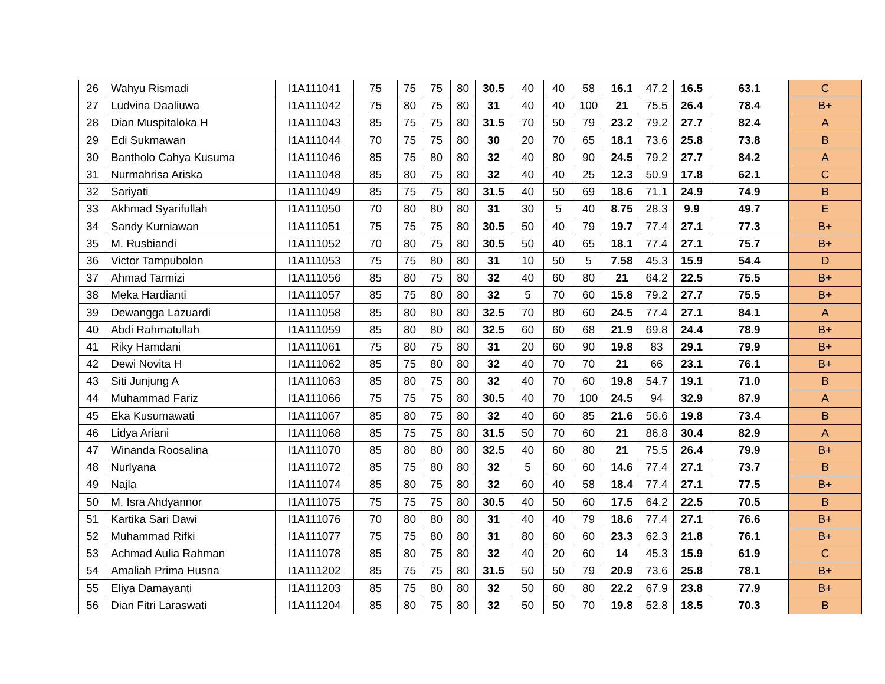| 26 | Wahyu Rismadi | I1A111041 | 75 | 75 | 75 | 80 | 30.5 | 40 | 40 | 58 | 16.1 | 47.2 | 16.5 | 63.1 | C |
| 27 | Ludvina Daaliuwa | I1A111042 | 75 | 80 | 75 | 80 | 31 | 40 | 40 | 100 | 21 | 75.5 | 26.4 | 78.4 | B+ |
| 28 | Dian Muspitaloka H | I1A111043 | 85 | 75 | 75 | 80 | 31.5 | 70 | 50 | 79 | 23.2 | 79.2 | 27.7 | 82.4 | A |
| 29 | Edi Sukmawan | I1A111044 | 70 | 75 | 75 | 80 | 30 | 20 | 70 | 65 | 18.1 | 73.6 | 25.8 | 73.8 | B |
| 30 | Bantholo Cahya Kusuma | I1A111046 | 85 | 75 | 80 | 80 | 32 | 40 | 80 | 90 | 24.5 | 79.2 | 27.7 | 84.2 | A |
| 31 | Nurmahrisa Ariska | I1A111048 | 85 | 80 | 75 | 80 | 32 | 40 | 40 | 25 | 12.3 | 50.9 | 17.8 | 62.1 | C |
| 32 | Sariyati | I1A111049 | 85 | 75 | 75 | 80 | 31.5 | 40 | 50 | 69 | 18.6 | 71.1 | 24.9 | 74.9 | B |
| 33 | Akhmad Syarifullah | I1A111050 | 70 | 80 | 80 | 80 | 31 | 30 | 5 | 40 | 8.75 | 28.3 | 9.9 | 49.7 | E |
| 34 | Sandy Kurniawan | I1A111051 | 75 | 75 | 75 | 80 | 30.5 | 50 | 40 | 79 | 19.7 | 77.4 | 27.1 | 77.3 | B+ |
| 35 | M. Rusbiandi | I1A111052 | 70 | 80 | 75 | 80 | 30.5 | 50 | 40 | 65 | 18.1 | 77.4 | 27.1 | 75.7 | B+ |
| 36 | Victor Tampubolon | I1A111053 | 75 | 75 | 80 | 80 | 31 | 10 | 50 | 5 | 7.58 | 45.3 | 15.9 | 54.4 | D |
| 37 | Ahmad Tarmizi | I1A111056 | 85 | 80 | 75 | 80 | 32 | 40 | 60 | 80 | 21 | 64.2 | 22.5 | 75.5 | B+ |
| 38 | Meka Hardianti | I1A111057 | 85 | 75 | 80 | 80 | 32 | 5 | 70 | 60 | 15.8 | 79.2 | 27.7 | 75.5 | B+ |
| 39 | Dewangga Lazuardi | I1A111058 | 85 | 80 | 80 | 80 | 32.5 | 70 | 80 | 60 | 24.5 | 77.4 | 27.1 | 84.1 | A |
| 40 | Abdi Rahmatullah | I1A111059 | 85 | 80 | 80 | 80 | 32.5 | 60 | 60 | 68 | 21.9 | 69.8 | 24.4 | 78.9 | B+ |
| 41 | Riky Hamdani | I1A111061 | 75 | 80 | 75 | 80 | 31 | 20 | 60 | 90 | 19.8 | 83 | 29.1 | 79.9 | B+ |
| 42 | Dewi Novita H | I1A111062 | 85 | 75 | 80 | 80 | 32 | 40 | 70 | 70 | 21 | 66 | 23.1 | 76.1 | B+ |
| 43 | Siti Junjung A | I1A111063 | 85 | 80 | 75 | 80 | 32 | 40 | 70 | 60 | 19.8 | 54.7 | 19.1 | 71.0 | B |
| 44 | Muhammad Fariz | I1A111066 | 75 | 75 | 75 | 80 | 30.5 | 40 | 70 | 100 | 24.5 | 94 | 32.9 | 87.9 | A |
| 45 | Eka Kusumawati | I1A111067 | 85 | 80 | 75 | 80 | 32 | 40 | 60 | 85 | 21.6 | 56.6 | 19.8 | 73.4 | B |
| 46 | Lidya Ariani | I1A111068 | 85 | 75 | 75 | 80 | 31.5 | 50 | 70 | 60 | 21 | 86.8 | 30.4 | 82.9 | A |
| 47 | Winanda Roosalina | I1A111070 | 85 | 80 | 80 | 80 | 32.5 | 40 | 60 | 80 | 21 | 75.5 | 26.4 | 79.9 | B+ |
| 48 | Nurlyana | I1A111072 | 85 | 75 | 80 | 80 | 32 | 5 | 60 | 60 | 14.6 | 77.4 | 27.1 | 73.7 | B |
| 49 | Najla | I1A111074 | 85 | 80 | 75 | 80 | 32 | 60 | 40 | 58 | 18.4 | 77.4 | 27.1 | 77.5 | B+ |
| 50 | M. Isra Ahdyannor | I1A111075 | 75 | 75 | 75 | 80 | 30.5 | 40 | 50 | 60 | 17.5 | 64.2 | 22.5 | 70.5 | B |
| 51 | Kartika Sari Dawi | I1A111076 | 70 | 80 | 80 | 80 | 31 | 40 | 40 | 79 | 18.6 | 77.4 | 27.1 | 76.6 | B+ |
| 52 | Muhammad Rifki | I1A111077 | 75 | 75 | 80 | 80 | 31 | 80 | 60 | 60 | 23.3 | 62.3 | 21.8 | 76.1 | B+ |
| 53 | Achmad Aulia Rahman | I1A111078 | 85 | 80 | 75 | 80 | 32 | 40 | 20 | 60 | 14 | 45.3 | 15.9 | 61.9 | C |
| 54 | Amaliah Prima Husna | I1A111202 | 85 | 75 | 75 | 80 | 31.5 | 50 | 50 | 79 | 20.9 | 73.6 | 25.8 | 78.1 | B+ |
| 55 | Eliya Damayanti | I1A111203 | 85 | 75 | 80 | 80 | 32 | 50 | 60 | 80 | 22.2 | 67.9 | 23.8 | 77.9 | B+ |
| 56 | Dian Fitri Laraswati | I1A111204 | 85 | 80 | 75 | 80 | 32 | 50 | 50 | 70 | 19.8 | 52.8 | 18.5 | 70.3 | B |